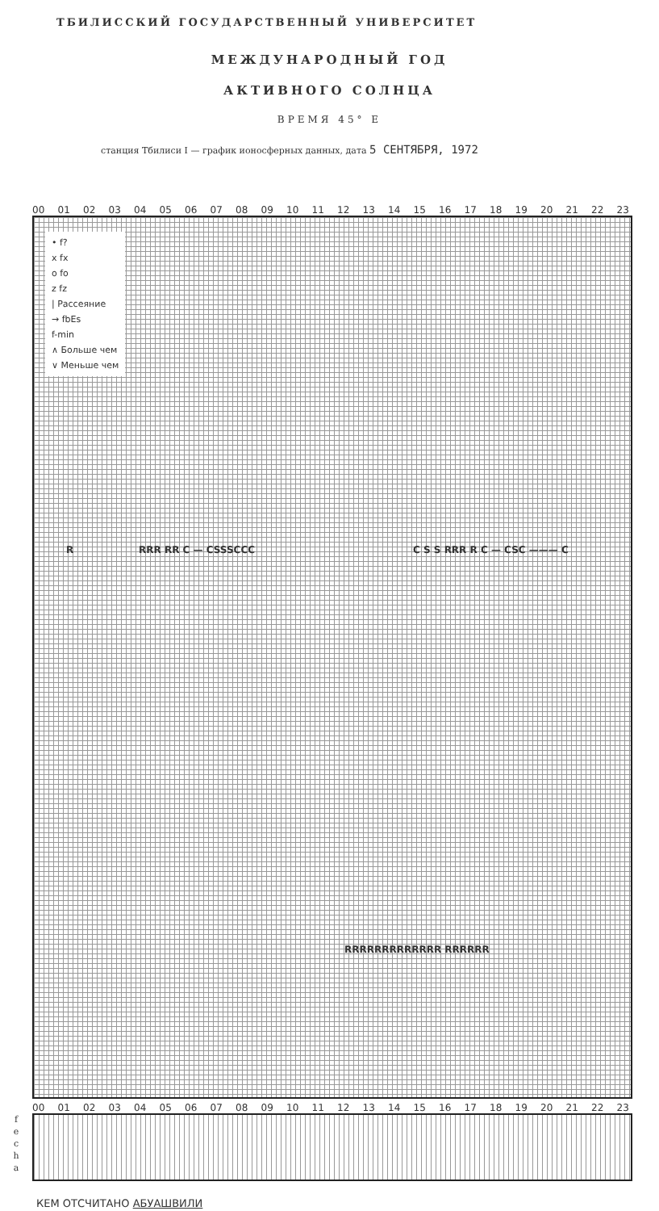ТБИЛИССКИЙ ГОСУДАРСТВЕННЫЙ УНИВЕРСИТЕТ
МЕЖДУНАРОДНЫЙ ГОД
АКТИВНОГО СОЛНЦА
ВРЕМЯ 45° Е
станция Тбилиси I — график ионосферных данных, дата 5 СЕНТЯБРЯ, 1972
00 01 02 03 04 05 06 07 08 09 10 11 12 13 14 15 16 17 18 19 20 21 22 23
• f?
x fx
o fo
z fz
| Рассеяние
→ fbEs
f-min
∧ Больше чем
∨ Меньше чем
R RRR RR C — CSSSCCC C S S RRR R C — CSC ——— C
RRRRRRRRRRRRR RRRRRR
00 01 02 03 04 05 06 07 08 09 10 11 12 13 14 15 16 17 18 19 20 21 22 23
f
e
c
h
a
КЕМ ОТСЧИТАНО АБУАШВИЛИ